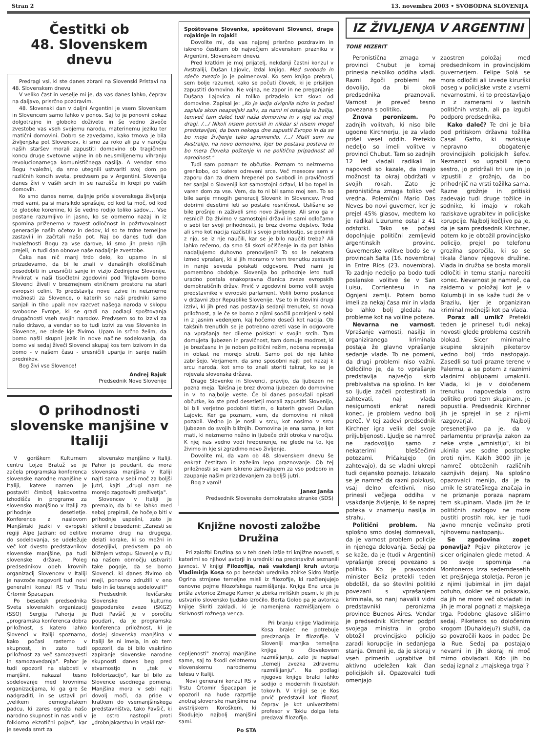Stran 2 13. novembra 2003 • SVOBODNA SLOVENIJA
Čestitki ob
48. Slovenskem dnevu
Predragi vsi, ki ste danes zbrani na Slovenski Pristavi na 48. Slovenskem dnevu
V veliko čast in veselje mi je, da vas danes lahko, čeprav na daljavo, prisrčno pozdravim.
48. Slovenski dan v daljni Argentini je vsem Slovenkam in Slovencem samo lahko v ponos. Saj to je ponovni dokaz dolgotrajne in globoko doživete in še vedno živeče zvestobe vas vseh svojemu narodu, materinemu jeziku ter matični domovini. Dobro se zavedamo, kako trnova je bila življenjska pot Slovencev, ki smo za roko ali pa v naročju naših staršev morali zapustiti domovino ob tragičnem koncu druge svetovne vojne in ob neusmiljenemu vihranju revolucionarnega komunističnega nasilja. A vendar smo Bogu hvaležni, da smo utegnili ustvariti svoj dom po različnih koncih sveta, predvsem pa v Argentini. Slovenija danes živi v vaših srcih in se razrašča in krepi po vaših domovih.
Ko smo danes neme, daljnje priče slovenskega življenja med vami, pa si marsikdo sprašuje, od kod ta moč, od kod te globoke korenine, ki še vedno rodijo toliko sadov.... Vse postane razumljivo in jasno, ko se obrnemo nazaj in iz spomina priženemo v zavest odločnost in požrtvovalnost generacije naših očetov in dedov, ki so te trdne temeljne zastavili in začrtali našo pot. Naj bo danes tudi dan hvaležnosti Bogu za vse darove, ki smo jih preko njih prejeli, in tudi dan obnove naše nadaljnje zvestobe.
Čaka nas nič manj trdo delo, ko upamo in si prizadevamo, da bi le znali v današnjih okoliščinah posodobiti in uresničiti sanje in vizijo Zedinjene Slovenije. Prvikrat v naši tisočletni zgodovini pod Triglavom bomo Slovenci živeli v brezmejnem etničnem prostoru na stari evropski celini. To predstavlja nove izzive in neizmerne možnosti za Slovence, o katerih so naši predniki samo sanjali in tiho upali: nov razcvet našega naroda v sklopu svobodne Evrope, ki se gradi na podlagi spoštovanja drugačnosti vseh svojih narodov. Predvsem so to izzivi za našo državo, a vendar so to tudi izzivi za vse Slovenke in Slovence, ne glede kje živimo. Upam in srčno želim, da bomo našli skupni jezik in nove načine sodelovanja, da bomo vsi sedaj živeči Slovenci skupaj kos tem izzivom in da bomo - v našem času - uresničili upanja in sanje naših prednikov.
Bog živi vse Slovence!
Andrej Bajuk
Predsednik Nove Slovenije
O prihodnosti slovenske manjšine v Italiji
V goriškem Kulturnem centru Lojze Bratuž se je začela programska konferenca slovenske narodne manjšine v Italiji, katere namen je postaviti čimbolj kakovostna izhodišča in programe za slovensko manjšino v Italiji za prihodnje desetletje. Konference z naslovom Manjšinski jeziki v evropski regiji Alpe Jadran: od delitve do sodelovanja, se udeležuje več kot dvesto predstavnikov slovenske manjšine, pa tudi slovenske države. Poleg predsednikov obeh krovnih organizacij Slovencev v Italiji je navzoče nagovoril tudi novi generalni konzul RS v Trstu Črtomir Špacapan.
Po besedah predsednika Sveta slovenskih organizacij (SSO) Sergija Pahorja je „programska konferenca dobra priložnost, s katero lahko Slovenci v Italiji spoznamo, kako počasi rastemo v skupnost, in zato tudi priložnost za več samozavesti in samozavedanja". Pahor je tudi opozoril na slabosti v manjšini, nakazal tesno sodelovanje med krovnima organizacijama, ki ga gre še nadgraditi, in se ustavil pri „velikem demografskem padcu, ki zares ogroža našo narodno skupnost in nas vodi v folklorno ekzotični pojav", kar je seveda smrt za
slovensko manjšino v Italiji. Pahor je poudaril, da mora slovenska manjšina v Italiji najti sama v sebi moč za boljši jutri, kajti „drugi nam ne morejo zagotoviti preživetja".
Slovencev v Italiji je premalo, da bi se lahko med seboj prepirali, če hočejo biti v prihodnje uspešni, zato je sklenil z besedami: „Zanesti se moramo drug na drugega, delati korake, ki so možni in dosegljivi, predvsem pa ob bližnjem vstopu Slovenije v EU na našem območju ustvariti take pogoje, da se bomo Slovenci, ki danes živimo ob meji, ponovno združili v eno telo in še tesneje sodelovali!"
Predsednik levičarske Slovenske kulturno gospodarske zveze (SKGZ) Rudi Pavšič je v poročilu poudaril, da je programska konferenca priložnost, ki je doslej slovenska manjšina v Italiji še ni imela, in ob tem opozoril, da bi bilo vsakršno zapiranje slovenske narodne skupnosti danes beg pred stvarnostjo in „tek v folklorizacijo", kar bi bilo za Slovence usodnega pomena. Manjšina mora v sebi najti dovolj moči, da pride v kratkem do vsemanjšinskega predstavništva, tako Pavšič, ki je ostro nastopil proti „drobnjakarstvu in vsaki raz-
Spoštovane Slovenke, spoštovani Slovenci, drage rojakinje in rojaki!
Dovolite mi, da vas najprej prisrčno pozdravim in iskreno čestitam ob največjem slovenskem prazniku v Argentini, Slovenskem dnevu.
Pred kratkim je moj prijatelj, nekdanji častni konzul v Avstraliji, Dušan Lajovic, izdal knjigo. Med svobodo in rdečo zvezdo jo je poimenoval. Ko sem knjigo prebral, sem bolje razumel, kako se počuti človek, ki je prisiljen zapustiti domovino. Ne vojna, ne zapor in ne preganjanje Dušana Lajovica ni toliko prizadelo kot slovo od domovine. Zapisal je: „Ko je ladja dvignila sidro in počasi zaplula skozi neapeljski zaliv, za nami ni ostajala le Italija, temveč tam daleč tudi naša domovina in v njej vsi moji dragi. /.../ Nikoli nisem pomislil in nikdar si nisem mogel predstavljati, da bom nekega dne zapustil Evropo in da se bo moje življenje tako spremenilo. /.../ Mislil sem na Avstralijo, na novo domovino, kjer bo postava postava in bo mera človeka poštenje in ne politična pripadnost ali narodnost."
Tudi sam poznam te občutke. Poznam to neizmerno grenkobo, od katere odreveni srce. Več mesecev sem v zaporu dan za dnem hrepenel po svobodi in pravičnosti ter sanjal o Sloveniji kot samostojni državi, ki bo topel in varen dom za vse. Vem, da to ni bil samo moj sen. To so bile sanje mnogih generacij Slovenk in Slovencev. Pred dobrimi desetimi leti so postale resničnost. Uslišane so bile prošnje in zaživeli smo novo življenje. Ali smo ga v resnici? Da živimo v samostojni državi in sami odločamo o sebi ter svoji prihodnosti, je brez dvoma dejstvo. Toda ali smo kot nacija razčistili s svojo preteklostjo, se pomirili z njo, se iz nje naučili, kar se je bilo naučiti treba? Ali lahko rečemo, da smo šli skozi očiščenje in da pot lahko nadaljujemo duhovno prenovljeni? To so le nekatera izmed vprašanj, ki si jih moramo v tem trenutku zastaviti in nanje seveda poiskati odgovore. Pred nami je pomembno obdobje. Slovenija bo prihodnje leto tudi uradno postala enakopravna članica zveze evropskih demokratičnih držav. Prvič v zgodovini bomo volili svoje predstavnike v evropski parlament. Volili bomo poslance v državni zbor Republike Slovenije. Vse to in številni drugi izzivi, ki jih pred nas postavlja sedanji trenutek, so nova priložnost, a le če se bomo z njimi soočili pomirjeni v sebi in z jasnim vedenjem, kaj hočemo doseči kot nacija. Ob takšnih trenutkih se je potrebno ozreti vase in odgovore na vprašanja ter dileme poiskati v svojih srcih. Tam domujeta ljubezen in pravičnost, tam domuje modrost, ki je brezčasna in je noben politični režim, nobena represija in oblast ne morejo streti. Samo pot do nje lahko zabrišejo. Verjamem, da smo sposobni najti pot nazaj k srcu naroda, kot smo to znali storiti takrat, ko se je rojevala slovenska država.
Drage Slovenke in Slovenci, pravijo, da ljubezen ne pozna meja. Takšna je brez dvoma ljubezen do domovine in vi to najbolje veste. Če bi danes poskušali opisati občutke, ko ste pred desetletji morali zapustiti Slovenijo, bi bili verjetno podobni tistim, o katerih govori Dušan Lajovic. Ker ga poznam, vem, da domovine ni nikoli pozabil. Vedno jo je nosil v srcu, kot nosimo v srcu ljubezen do svojih bližnjih. Domovina je ena sama, je kot mati, ki neizmerno nežno in ljubeče drži otroka v naročju. K njej nas vedno vodi hrepenenje, ne glede na to, kje živimo in kje si zgradimo novo življenje.
Dovolite mi, da vam ob 48. slovenskem dnevu še enkrat čestitam in zaželim lepo praznovanje. Ob tej priložnosti se vam iskreno zahvaljujem za vso podporo in zaupanje našim prizadevanjem za boljši jutri.
Bog z vami!
Janez Janša
Predsednik Slovenske demokratske stranke (SDS)
Knjižne novosti založbe Družina
Pri založbi Družina so v teh dneh izšle tri knjižne novosti, s katerimi so njihovi avtorji in uredniki na predstavitvi seznanili javnost. V knjigi Filozofija, naš vsakdanji kruh avtorja Vladimirja Kosa so po besedah urednika zbirke Sidro Matije Ogrina strnjene temeljne misli iz filozofije, ki razčlenjujejo osnovne pojme filozofskega razmišljanja. Knjiga Ena urca je prišla avtorice Zmage Kumer je zbirka mrliških pesmi, ki jih je ustvarilo slovensko ljudsko izročilo. Berta Golob pa je avtorica knjige Skriti zakladi, ki je namenjena razmišljanjem o skrivnosti rožnega venca.
cepljenosti" znotraj manjšine same, saj to škodi celotnemu slovenskemu narodnemu telesu v Italiji.
Novi generalni konzul RS v Trstu Črtomir Špacapan je opozoril na hude razprtije znotraj slovenske manjšine na avstrijskem Koroškem, ki škodujejo najbolj manjšini sami.
Po STA
Pri branju knjige Vladimirja Kosa bralec ne potrebuje predznanja iz filozofije. V Sloveniji manjka temeljna knjiga o človekovem razmišljanju, zato je napisal „temelj zvezka zdravemu razmišljanju". Na podlagi njegove knjige bralci lahko sodijo o modernih filozofskih tokovih. V knjigi se je Kos prvič predstavil kot filozof, čeprav je kot univerzitetni profesor v Tokiu dolga leta predaval filozofijo.
IZ ŽIVLJENJA V ARGENTINI
TONE MIZERIT
Peronistična zmaga v provinci Chubut je komaj prinesla nekoliko oddiha vladi. Razni žgoči problemi ne dovolijo, da bi okoli predsednika praznovali. Varnost je preveč tesno povezana s politiko.
Znova peronizem. Po zadnjih volitvah, ki niso bile ugodne Kirchnerju, je za vlado prišel vesel oddih. Preteklo nedeljo so imeli volitve v provinci Chubut. Tam so zadnjih 12 let vladali radikali in napovedi so kazale, da imajo možnost ta okraj obdržati v svojih rokah. Zato je peronistična zmaga toliko več vredna. Polemični Mario Das Neves bo novi guverner, ker je prejel 45% glasov, medtem ko je radikal Lizurume ostal z 41 odstotki. Tako se počasi dopolnjuje politični zemljevid argentinskih provinc. Guvernerske volitve bodo še v provincah Salta (16. novembra) in Entre Ríos (23. novembra). To zadnjo nedeljo pa bodo tudi poslanske volitve še v San Luisu, Corrientesu in na Ognjeni zemlji. Potem bomo imeli za nekaj časa mir in vlada bo lahko bolj gledala na probleme kot na volilne poteze.
Nevarna ne varnost. Vprašanje varnosti, nasilja in organiziranega kriminala postaja že glavno vprašanje sedanje vlade. To ne pomeni, da drugi problemi niso važni. Odločilno je, da to vprašanje predstavlja največjo skrb prebivalstva na splošno. In ker so ljudje začeli protestirati in zahtevati, naj vlada nesigurnosti enkrat naredi konec, je problem vedno bolj pereč. V tej zadevi predsednik Kirchner igra velik del svoje priljubljenosti. Ljudje se namreč ne zadovoljijo samo z nekaterimi bleščečimi potezami. Pričakujejo (in zahtevajo), da se vladni ukrepi tudi dejansko poznajo. Izkazalo se je namreč da razni poizkusi, vsaj delno efektivni, niso prinesli večjega oddiha v vsakdanje življenje, ki še naprej poteka v znamenju nasilja in strahu.
Politični problem. Na splošno smo doslej domnevali, da je varnost problem policije in njenega delovanja. Sedaj pa se kaže, da je (tudi v Argentini) vprašanje precej povezano s politiko. Ko je pravosodni minister Beliz pretekli teden obdolžil, da so številni politiki povezani s vprašanjem kriminala, so nanj navalili vidni predstavniki peronizma province Buenos Aires. Vendar je predsednik Kirchner podprl svojega ministra in grobo obtožil provincijsko policijo zaradi korupcije in sedanjega stanja. Omenil je, da je skoraj v vseh primerih ugrabitve bil aktivno udeležen kak član policijskih sil. Opazovalci tudi omenjajo
zaostren položaj med predsednikom in provincijskim guvernerjem. Felipe Solá se mora odločiti ali izvede kirurški poseg v policijske vrste z vsemi nevarnostmi, ki to predstavljajo in z zamerami v lastnih političnih vrstah, ali pa izgubi podporo predsednika.
Kako daleč? Te dni je bila pod pritiskom državna tožilka Casal Gatto, ki raziskuje nepravno obogatenje provincijskih policijskih šefov. Neznanci so ugrabili njeno sestro, jo pridržali tri ure in jo izpustili z grožnjo, da bo prihodnjič na vrsti tožilka sama. Razne grožnje in pritiski zadevajo tudi druge tožilce in sodnike, ki imajo v rokah raziskave ugrabitev in policijske korupcije. Najbolj kočljivo pa je, da je sam predsednik Kirchner, potem ko je obtožil provincijsko policijo, prejel po telefonu grozilna sporočila, ki so se tikala članov njegove družine. Vlada in družba se bosta morali odločiti in temu stanju narediti konec. Nevarnost je namreč, da zaidemo v položaj kot je v Kolumbiji in se kaže tudi že v Brazilu, kjer je organiziran kriminal močnejši kot pa vlada.
Poraz ali umik? Pretekli teden je prinesel tudi nekaj novosti glede problema cestnih blokad. Sicer minimalne skupine skrajnih piketerov vedno bolj trdo nastopajo. Zasedli so tudi prazne terene v Palermu, a se potem z raznimi vladnimi obljubami umaknili. Vlada, ki je v določenem trenutku napovedala ostro politiko proti tem skupinam, je popustila. Predsednik Kirchner jih je sprejel in se z nji-mi razgovarjal. Najbolj presenetljivo pa je, da v parlamentu pripravlja zakon za neke vrste „amnistijo", ki bi ukinila vse sodne postopke proti njim. Kakih 3000 jih je namreč obtoženih različnih kaznjivih dejanj. Na splošno opazovalci menijo, da je ta umik le strateškega značaja in ne priznanje poraza napram tem skupinam. Vlada jim že iz političnih razlogov ne more pustiti prostih rok, ker je tudi javno mnenje večinsko proti njihovemu nastopanju.
Se zgodovina zopet ponavlja? Pojav piketerov je sicer originalen glede metod. A po svoje spominja na Montoneros izza sedemdesetih let prejšnjega stoletja. Peron je z njimi ljubimkal in jim dajal potuho, dokler se ni pokazalo, da jih ne more več obvladati in jih je moral pognati z majskega trga. Podobne glasove slišimo sedaj. Piketeros so določenim krogom (Duhaldeju?) služili, da so povzročili kaos in padec De la Rue. Sedaj pa postajajo nevarni in jih skoraj ni moč mirno obvladati. Kdo jih bo sedaj izgnal z „majskega trga"?